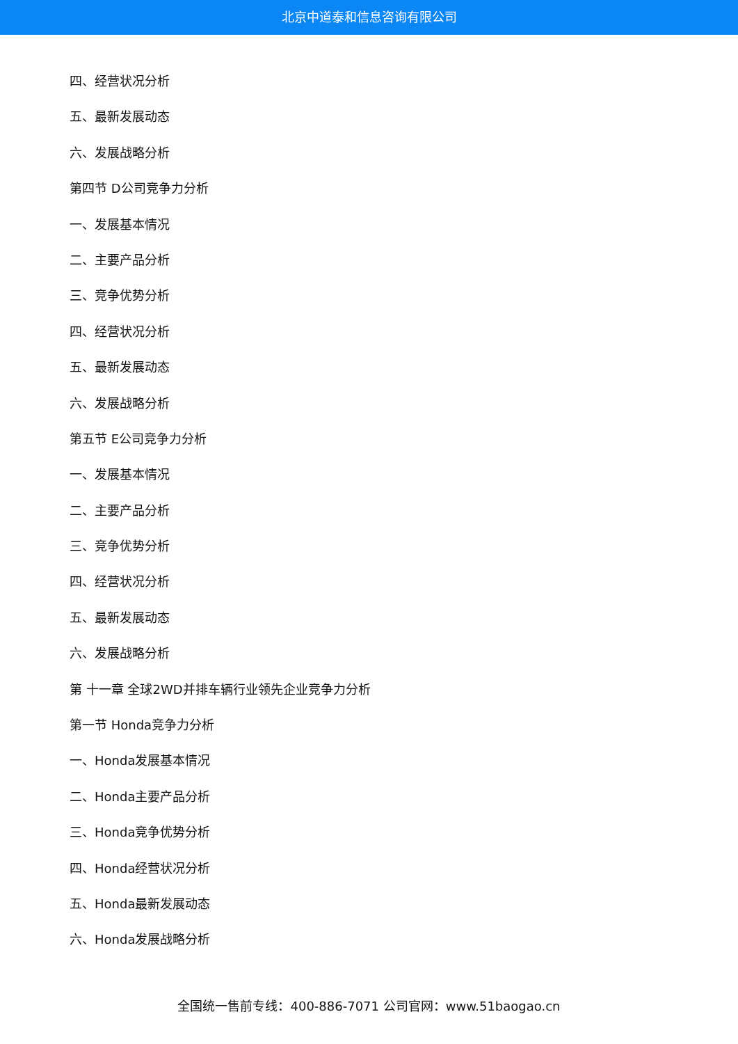北京中道泰和信息咨询有限公司
四、经营状况分析
五、最新发展动态
六、发展战略分析
第四节 D公司竞争力分析
一、发展基本情况
二、主要产品分析
三、竞争优势分析
四、经营状况分析
五、最新发展动态
六、发展战略分析
第五节 E公司竞争力分析
一、发展基本情况
二、主要产品分析
三、竞争优势分析
四、经营状况分析
五、最新发展动态
六、发展战略分析
第 十一章 全球2WD并排车辆行业领先企业竞争力分析
第一节 Honda竞争力分析
一、Honda发展基本情况
二、Honda主要产品分析
三、Honda竞争优势分析
四、Honda经营状况分析
五、Honda最新发展动态
六、Honda发展战略分析
全国统一售前专线：400-886-7071 公司官网：www.51baogao.cn